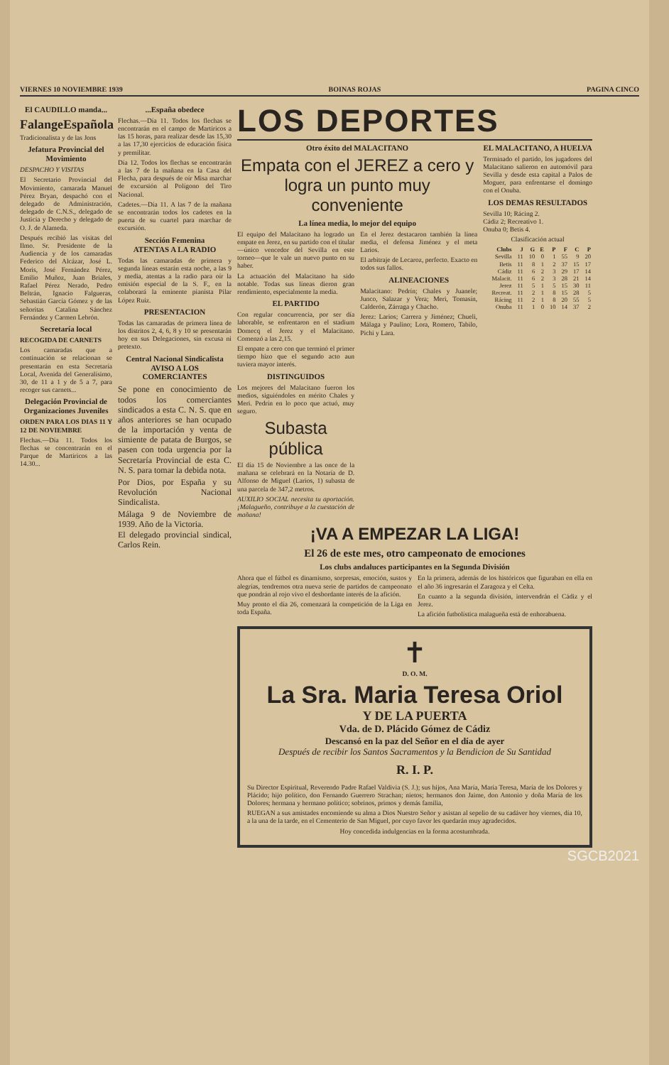VIERNES 10 NOVIEMBRE 1939 BOINAS ROJAS PAGINA CINCO
El CAUDILLO manda...
FalangeEspañola
Tradicionalista y de las Jons
Jefatura Provincial del Movimiento
DESPACHO Y VISITAS
El Secretario Provincial del Movimiento, camarada Manuel Pérez Bryan, despachó con el delegado de Administración, delegado de C.N.S., delegado de Justicia y Derecho y delegado de O. J. de Alameda.
Después recibió las visitas del Ilmo. Sr. Presidente de la Audiencia y de los camaradas Federico del Alcázar, José L. Moris, José Fernández Pérez, Emilio Muñoz, Juan Briales, Rafael Pérez Nerado, Pedro Beltrán, Ignacio Falgueras, Sebastián García Gómez y de las señoritas Catalina Sánchez Fernández y Carmen Lebrón.
Secretaría local
RECOGIDA DE CARNETS
Los camaradas que a continuación se relacionan se presentarán en esta Secretaría Local, Avenida del Generalísimo, 30, de 11 a 1 y de 5 a 7, para recoger sus carnets...
Delegación Provincial de Organizaciones Juveniles
ORDEN PARA LOS DIAS 11 Y 12 DE NOVIEMBRE
Flechas.—Día 11. Todos los flechas se concentrarán en el Parque de Martiricos a las 14.30...
...España obedece
Flechas.—Día 11. Todos los flechas se encontrarán en el campo de Martiricos a las 15 horas, para realizar desde las 15,30 a las 17,30 ejercicios de educación física y premilitar.
Día 12. Todos los flechas se encontrarán a las 7 de la mañana en la Casa del Flecha, para después de oír Misa marchar de excursión al Polígono del Tiro Nacional.
Cadetes.—Día 11. A las 7 de la mañana se encontrarán todos los cadetes en la puerta de su cuartel para marchar de excursión.
Sección Femenina
ATENTAS A LA RADIO
Todas las camaradas de primera y segunda líneas estarán esta noche, a las 9 y media, atentas a la radio para oír la emisión especial de la S. F., en la colaborará la eminente pianista Pilar López Ruiz.
PRESENTACION
Todas las camaradas de primera línea de los distritos 2, 4, 6, 8 y 10 se presentarán hoy en sus Delegaciones, sin excusa ni pretexto.
Central Nacional Sindicalista
AVISO A LOS COMERCIANTES
Se pone en conocimiento de todos los comerciantes sindicados a esta C. N. S. que en años anteriores se han ocupado de la importación y venta de simiente de patata de Burgos, se pasen con toda urgencia por la Secretaría Provincial de esta C. N. S. para tomar la debida nota.
Por Dios, por España y su Revolución Nacional Sindicalista.
Málaga 9 de Noviembre de 1939. Año de la Victoria.
El delegado provincial sindical, Carlos Rein.
LOS DEPORTES
Otro éxito del MALACITANO
Empata con el JEREZ a cero y logra un punto muy conveniente
La línea media, lo mejor del equipo
El equipo del Malacitano ha logrado un empate en Jerez, en su partido con el titular—único vencedor del Sevilla en este torneo—que le vale un nuevo punto en su haber.
La actuación del Malacitano ha sido notable. Todas sus líneas dieron gran rendimiento, especialmente la media.
EL PARTIDO
Con regular concurrencia, por ser día laborable, se enfrentaron en el stadium Domecq el Jerez y el Malacitano. Comenzó a las 2,15.
El empate a cero con que terminó el primer tiempo hizo que el segundo acto aun tuviera mayor interés.
DISTINGUIDOS
Los mejores del Malacitano fueron los medios, siguiéndoles en mérito Chales y Meri. Pedrín en lo poco que actuó, muy seguro.
Subasta pública
El día 15 de Noviembre a las once de la mañana se celebrará en la Notaría de D. Alfonso de Miguel (Larios, 1) subasta de una parcela de 347,2 metros.
AUXILIO SOCIAL necesita tu aportación. ¡Malagueño, contribuye a la cuestación de mañana!
En el Jerez destacaron también la línea media, el defensa Jiménez y el meta Larios.
El arbitraje de Lecaroz, perfecto. Exacto en todos sus fallos.
ALINEACIONES
Malacitano: Pedrín; Chales y Juanele; Junco, Salazar y Vera; Meri, Tomasín, Calderón, Zárraga y Chacho.
Jerez: Larios; Carrera y Jiménez; Chueli, Málaga y Paulino; Lora, Romero, Tabilo, Pichi y Lara.
EL MALACITANO, A HUELVA
Terminado el partido, los jugadores del Malacitano salieron en automóvil para Sevilla y desde esta capital a Palos de Moguer, para enfrentarse el domingo con el Onuba.
LOS DEMAS RESULTADOS
Sevilla 10; Rácing 2.
Cádiz 2; Recreativo 1.
Onuba 0; Betis 4.
Clasificación actual
| Clubs | J | G | E | P | F | C | P |
| --- | --- | --- | --- | --- | --- | --- | --- |
| Sevilla | 11 | 10 | 0 | 1 | 55 | 9 | 20 |
| Betis | 11 | 8 | 1 | 2 | 37 | 15 | 17 |
| Cádiz | 11 | 6 | 2 | 3 | 29 | 17 | 14 |
| Malacit. | 11 | 6 | 2 | 3 | 28 | 21 | 14 |
| Jerez | 11 | 5 | 1 | 5 | 15 | 30 | 11 |
| Recreat. | 11 | 2 | 1 | 8 | 15 | 28 | 5 |
| Rácing | 11 | 2 | 1 | 8 | 20 | 55 | 5 |
| Onuba | 11 | 1 | 0 | 10 | 14 | 37 | 2 |
¡VA A EMPEZAR LA LIGA!
El 26 de este mes, otro campeonato de emociones
Los clubs andaluces participantes en la Segunda División
Ahora que el fútbol es dinamismo, sorpresas, emoción, sustos y alegrías, tendremos otra nueva serie de partidos de campeonato que pondrán al rojo vivo el desbordante interés de la afición.
Muy pronto el día 26, comenzará la competición de la Liga en toda España.
En la primera, además de los históricos que figuraban en ella en el año 36 ingresarán el Zaragoza y el Celta.
En cuanto a la segunda división, intervendrán el Cádiz y el Jerez.
La afición futbolística malagueña está de enhorabuena.
✝
D. O. M.
La Sra. Maria Teresa Oriol
Y DE LA PUERTA
Vda. de D. Plácido Gómez de Cádiz
Descansó en la paz del Señor en el día de ayer
Después de recibir los Santos Sacramentos y la Bendicion de Su Santidad
R. I. P.
Su Director Espiritual, Reverendo Padre Rafael Valdivia (S. J.); sus hijos, Ana María, María Teresa, María de los Dolores y Plácido; hijo político, don Fernando Guerrero Strachan; nietos; hermanos don Jaime, don Antonio y doña María de los Dolores; hermana y hermano político; sobrinos, primos y demás familia,
RUEGAN a sus amistades encomiende su alma a Dios Nuestro Señor y asistan al sepelio de su cadáver hoy viernes, día 10, a la una de la tarde, en el Cementerio de San Miguel, por cuyo favor les quedarán muy agradecidos.
Hoy concedida indulgencias en la forma acostumbrada.
SGCB2021